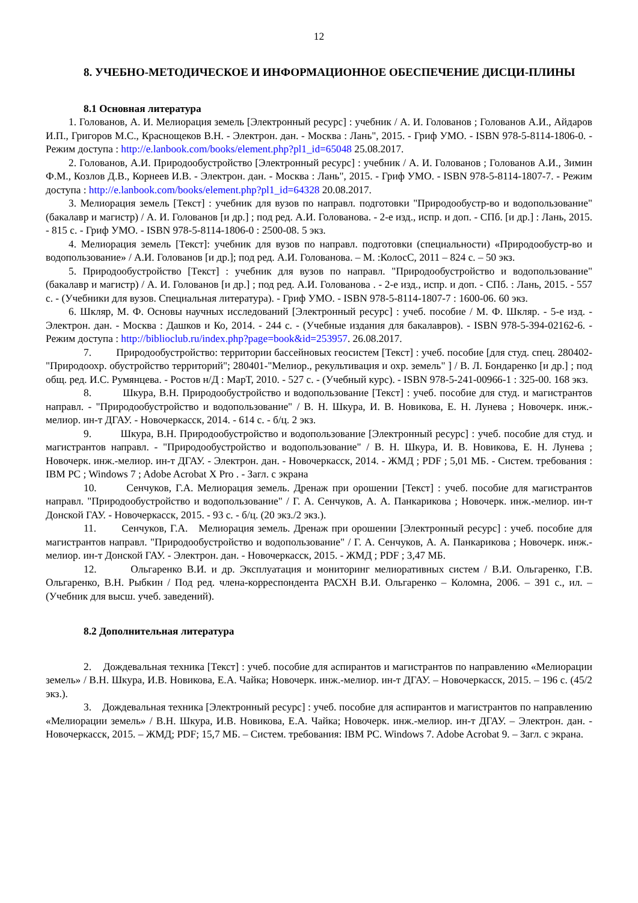12
8. УЧЕБНО-МЕТОДИЧЕСКОЕ И ИНФОРМАЦИОННОЕ ОБЕСПЕЧЕНИЕ ДИСЦИ-ПЛИНЫ
8.1 Основная литература
1. Голованов, А. И. Мелиорация земель [Электронный ресурс] : учебник / А. И. Голованов ; Голованов А.И., Айдаров И.П., Григоров М.С., Краснощеков В.Н. - Электрон. дан. - Москва : Лань", 2015. - Гриф УМО. - ISBN 978-5-8114-1806-0. - Режим доступа : http://e.lanbook.com/books/element.php?pl1_id=65048 25.08.2017.
2. Голованов, А.И. Природообустройство [Электронный ресурс] : учебник / А. И. Голованов ; Голованов А.И., Зимин Ф.М., Козлов Д.В., Корнеев И.В. - Электрон. дан. - Москва : Лань", 2015. - Гриф УМО. - ISBN 978-5-8114-1807-7. - Режим доступа : http://e.lanbook.com/books/element.php?pl1_id=64328 20.08.2017.
3. Мелиорация земель [Текст] : учебник для вузов по направл. подготовки "Природообустр-во и водопользование"(бакалавр и магистр) / А. И. Голованов [и др.] ; под ред. А.И. Голованова. - 2-е изд., испр. и доп. - СПб. [и др.] : Лань, 2015. - 815 с. - Гриф УМО. - ISBN 978-5-8114-1806-0 : 2500-08. 5 экз.
4. Мелиорация земель [Текст]: учебник для вузов по направл. подготовки (специальности) «Природообустр-во и водопользование» / А.И. Голованов [и др.]; под ред. А.И. Голованова. – М. :КолосС, 2011 – 824 с. – 50 экз.
5. Природообустройство [Текст] : учебник для вузов по направл. "Природообустройство и водопользование" (бакалавр и магистр) / А. И. Голованов [и др.] ; под ред. А.И. Голованова . - 2-е изд., испр. и доп. - СПб. : Лань, 2015. - 557 с. - (Учебники для вузов. Специальная литература). - Гриф УМО. - ISBN 978-5-8114-1807-7 : 1600-06. 60 экз.
6. Шкляр, М. Ф. Основы научных исследований [Электронный ресурс] : учеб. пособие / М. Ф. Шкляр. - 5-е изд. - Электрон. дан. - Москва : Дашков и Ко, 2014. - 244 с. - (Учебные издания для бакалавров). - ISBN 978-5-394-02162-6. - Режим доступа : http://biblioclub.ru/index.php?page=book&id=253957. 26.08.2017.
7. Природообустройство: территории бассейновых геосистем [Текст] : учеб. пособие [для студ. спец. 280402- "Природоохр. обустройство территорий"; 280401-"Мелиор., рекультивация и охр. земель" ] / В. Л. Бондаренко [и др.] ; под общ. ред. И.С. Румянцева. - Ростов н/Д : МарТ, 2010. - 527 с. - (Учебный курс). - ISBN 978-5-241-00966-1 : 325-00. 168 экз.
8. Шкура, В.Н. Природообустройство и водопользование [Текст] : учеб. пособие для студ. и магистрантов направл. - "Природообустройство и водопользование" / В. Н. Шкура, И. В. Новикова, Е. Н. Лунева ; Новочерк. инж.-мелиор. ин-т ДГАУ. - Новочеркасск, 2014. - 614 с. - б/ц. 2 экз.
9. Шкура, В.Н. Природообустройство и водопользование [Электронный ресурс] : учеб. пособие для студ. и магистрантов направл. - "Природообустройство и водопользование" / В. Н. Шкура, И. В. Новикова, Е. Н. Лунева ; Новочерк. инж.-мелиор. ин-т ДГАУ. - Электрон. дан. - Новочеркасск, 2014. - ЖМД ; PDF ; 5,01 МБ. - Систем. требования : IBM PC ; Windows 7 ; Adobe Acrobat X Pro . - Загл. с экрана
10. Сенчуков, Г.А. Мелиорация земель. Дренаж при орошении [Текст] : учеб. пособие для магистрантов направл. "Природообустройство и водопользование" / Г. А. Сенчуков, А. А. Панкарикова ; Новочерк. инж.-мелиор. ин-т Донской ГАУ. - Новочеркасск, 2015. - 93 с. - б/ц. (20 экз./2 экз.).
11. Сенчуков, Г.А. Мелиорация земель. Дренаж при орошении [Электронный ресурс] : учеб. пособие для магистрантов направл. "Природообустройство и водопользование" / Г. А. Сенчуков, А. А. Панкарикова ; Новочерк. инж.-мелиор. ин-т Донской ГАУ. - Электрон. дан. - Новочеркасск, 2015. - ЖМД ; PDF ; 3,47 МБ.
12. Ольгаренко В.И. и др. Эксплуатация и мониторинг мелиоративных систем / В.И. Ольгаренко, Г.В. Ольгаренко, В.Н. Рыбкин / Под ред. члена-корреспондента РАСХН В.И. Ольгаренко – Коломна, 2006. – 391 с., ил. – (Учебник для высш. учеб. заведений).
8.2 Дополнительная литература
2. Дождевальная техника [Текст] : учеб. пособие для аспирантов и магистрантов по направлению «Мелиорации земель» / В.Н. Шкура, И.В. Новикова, Е.А. Чайка; Новочерк. инж.-мелиор. ин-т ДГАУ. – Новочеркасск, 2015. – 196 с. (45/2 экз.).
3. Дождевальная техника [Электронный ресурс] : учеб. пособие для аспирантов и магистрантов по направлению «Мелиорации земель» / В.Н. Шкура, И.В. Новикова, Е.А. Чайка; Новочерк. инж.-мелиор. ин-т ДГАУ. – Электрон. дан. - Новочеркасск, 2015. – ЖМД; PDF; 15,7 МБ. – Систем. требования: IBM PC. Windows 7. Adobe Acrobat 9. – Загл. с экрана.